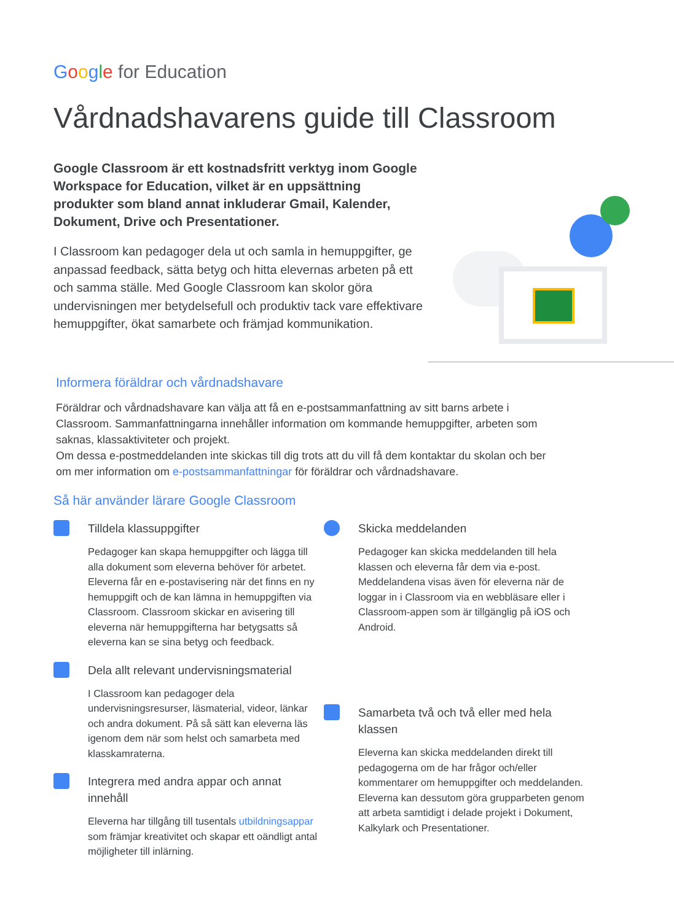Google for Education
Vårdnadshavarens guide till Classroom
Google Classroom är ett kostnadsfritt verktyg inom Google Workspace for Education, vilket är en uppsättning produkter som bland annat inkluderar Gmail, Kalender, Dokument, Drive och Presentationer.
I Classroom kan pedagoger dela ut och samla in hemuppgifter, ge anpassad feedback, sätta betyg och hitta elevernas arbeten på ett och samma ställe. Med Google Classroom kan skolor göra undervisningen mer betydelsefull och produktiv tack vare effektivare hemuppgifter, ökat samarbete och främjad kommunikation.
Informera föräldrar och vårdnadshavare
Föräldrar och vårdnadshavare kan välja att få en e-postsammanfattning av sitt barns arbete i Classroom. Sammanfattningarna innehåller information om kommande hemuppgifter, arbeten som saknas, klassaktiviteter och projekt.
Om dessa e-postmeddelanden inte skickas till dig trots att du vill få dem kontaktar du skolan och ber om mer information om e-postsammanfattningar för föräldrar och vårdnadshavare.
Så här använder lärare Google Classroom
Tilldela klassuppgifter
Pedagoger kan skapa hemuppgifter och lägga till alla dokument som eleverna behöver för arbetet. Eleverna får en e-postavisering när det finns en ny hemuppgift och de kan lämna in hemuppgiften via Classroom. Classroom skickar en avisering till eleverna när hemuppgifterna har betygsatts så eleverna kan se sina betyg och feedback.
Dela allt relevant undervisningsmaterial
I Classroom kan pedagoger dela undervisningsresurser, läsmaterial, videor, länkar och andra dokument. På så sätt kan eleverna läs igenom dem när som helst och samarbeta med klasskamraterna.
Integrera med andra appar och annat innehåll
Eleverna har tillgång till tusentals utbildningsappar som främjar kreativitet och skapar ett oändligt antal möjligheter till inlärning.
Skicka meddelanden
Pedagoger kan skicka meddelanden till hela klassen och eleverna får dem via e-post. Meddelandena visas även för eleverna när de loggar in i Classroom via en webbläsare eller i Classroom-appen som är tillgänglig på iOS och Android.
Samarbeta två och två eller med hela klassen
Eleverna kan skicka meddelanden direkt till pedagogerna om de har frågor och/eller kommentarer om hemuppgifter och meddelanden. Eleverna kan dessutom göra grupparbeten genom att arbeta samtidigt i delade projekt i Dokument, Kalkylark och Presentationer.